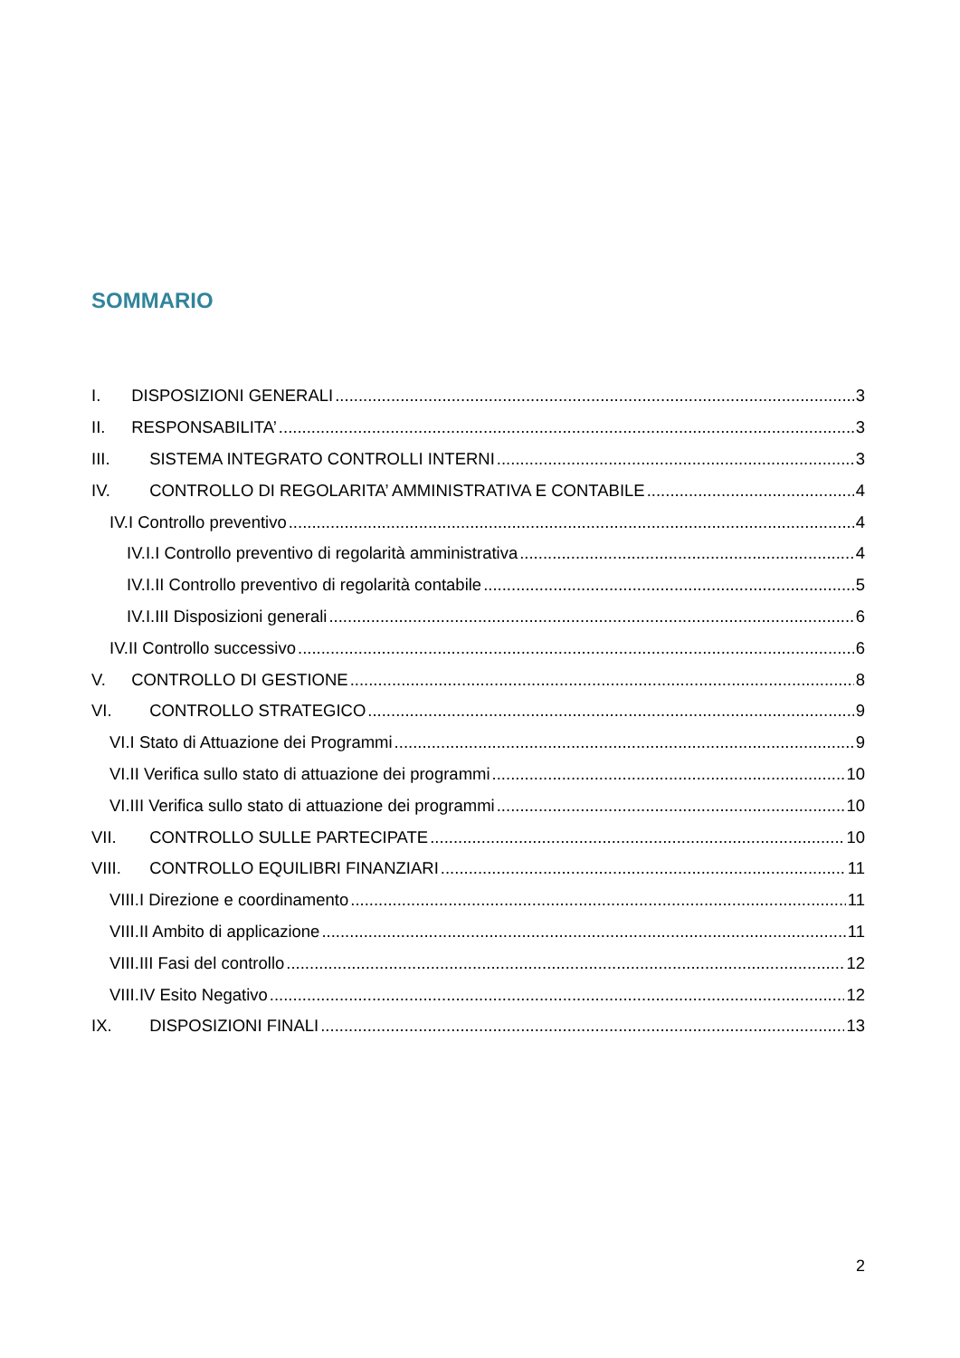SOMMARIO
I. DISPOSIZIONI GENERALI 3
II. RESPONSABILITA’ 3
III. SISTEMA INTEGRATO CONTROLLI INTERNI 3
IV. CONTROLLO DI REGOLARITA’ AMMINISTRATIVA E CONTABILE 4
IV.I Controllo preventivo 4
IV.I.I Controllo preventivo di regolarità amministrativa 4
IV.I.II Controllo preventivo di regolarità contabile 5
IV.I.III Disposizioni generali 6
IV.II Controllo successivo 6
V. CONTROLLO DI GESTIONE 8
VI. CONTROLLO STRATEGICO 9
VI.I Stato di Attuazione dei Programmi 9
VI.II Verifica sullo stato di attuazione dei programmi 10
VI.III Verifica sullo stato di attuazione dei programmi 10
VII. CONTROLLO SULLE PARTECIPATE 10
VIII. CONTROLLO EQUILIBRI FINANZIARI 11
VIII.I Direzione e coordinamento 11
VIII.II Ambito di applicazione 11
VIII.III Fasi del controllo 12
VIII.IV Esito Negativo 12
IX. DISPOSIZIONI FINALI 13
2